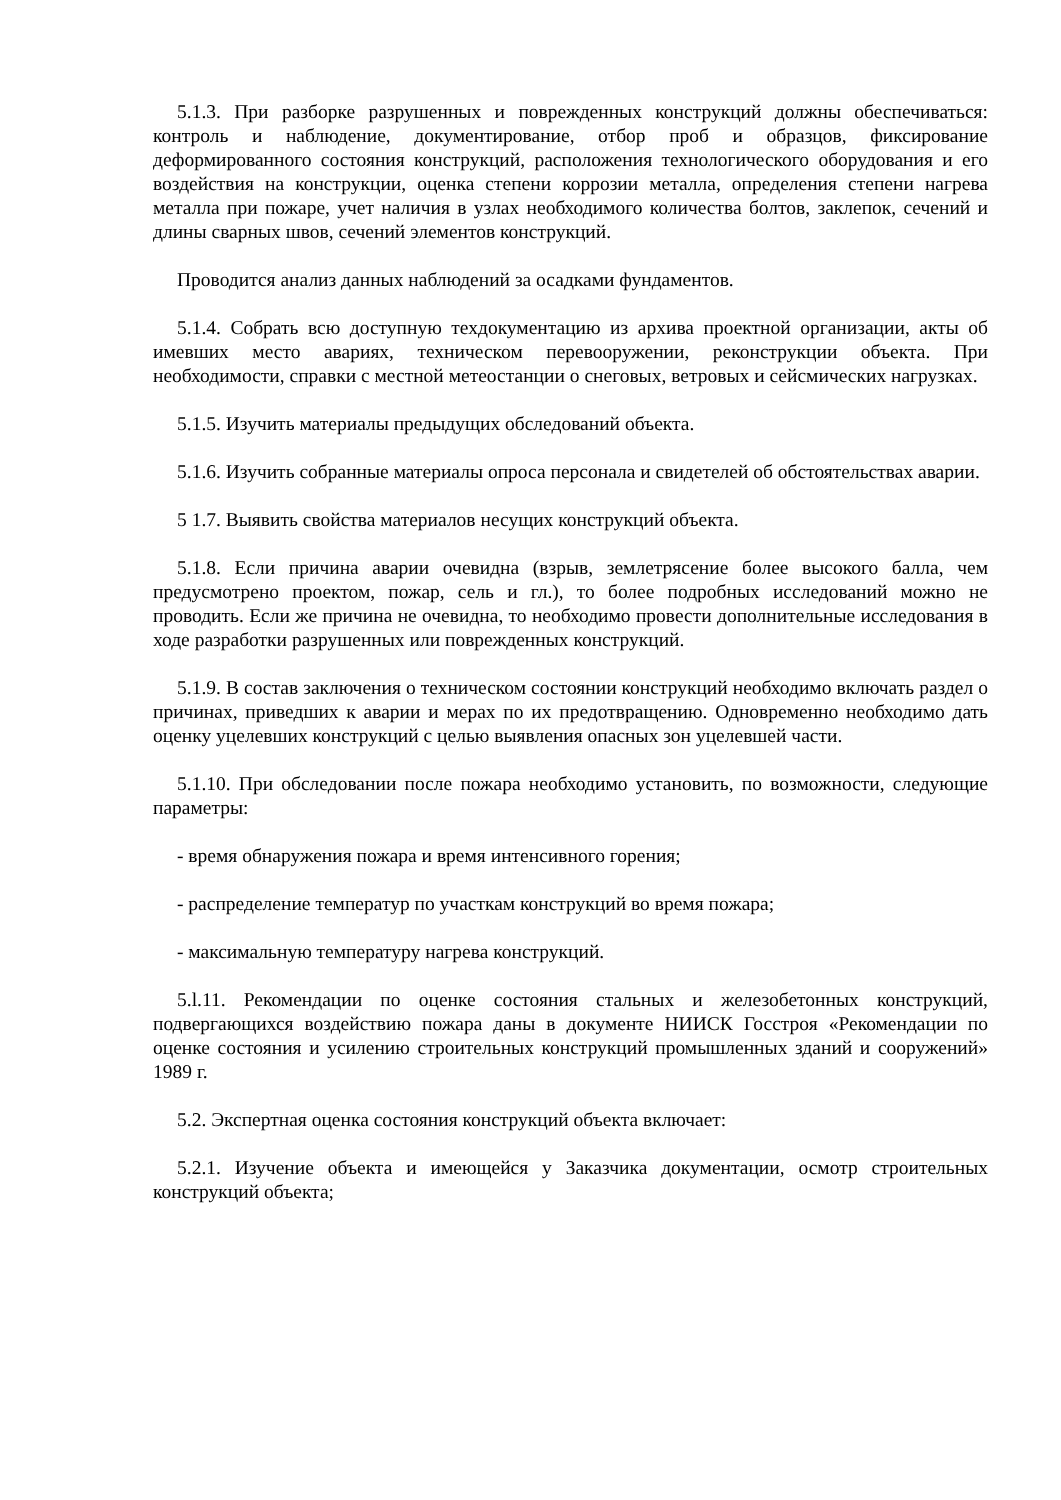5.1.3. При разборке разрушенных и поврежденных конструкций должны обеспечиваться: контроль и наблюдение, документирование, отбор проб и образцов, фиксирование деформированного состояния конструкций, расположения технологического оборудования и его воздействия на конструкции, оценка степени коррозии металла, определения степени нагрева металла при пожаре, учет наличия в узлах необходимого количества болтов, заклепок, сечений и длины сварных швов, сечений элементов конструкций.
Проводится анализ данных наблюдений за осадками фундаментов.
5.1.4. Собрать всю доступную техдокументацию из архива проектной организации, акты об имевших место авариях, техническом перевооружении, реконструкции объекта. При необходимости, справки с местной метеостанции о снеговых, ветровых и сейсмических нагрузках.
5.1.5. Изучить материалы предыдущих обследований объекта.
5.1.6. Изучить собранные материалы опроса персонала и свидетелей об обстоятельствах аварии.
5 1.7. Выявить свойства материалов несущих конструкций объекта.
5.1.8. Если причина аварии очевидна (взрыв, землетрясение более высокого балла, чем предусмотрено проектом, пожар, сель и гл.), то более подробных исследований можно не проводить. Если же причина не очевидна, то необходимо провести дополнительные исследования в ходе разработки разрушенных или поврежденных конструкций.
5.1.9. В состав заключения о техническом состоянии конструкций необходимо включать раздел о причинах, приведших к аварии и мерах по их предотвращению. Одновременно необходимо дать оценку уцелевших конструкций с целью выявления опасных зон уцелевшей части.
5.1.10. При обследовании после пожара необходимо установить, по возможности, следующие параметры:
- время обнаружения пожара и время интенсивного горения;
- распределение температур по участкам конструкций во время пожара;
- максимальную температуру нагрева конструкций.
5.l.11. Рекомендации по оценке состояния стальных и железобетонных конструкций, подвергающихся воздействию пожара даны в документе НИИСК Госстроя «Рекомендации по оценке состояния и усилению строительных конструкций промышленных зданий и сооружений» 1989 г.
5.2. Экспертная оценка состояния конструкций объекта включает:
5.2.1. Изучение объекта и имеющейся у Заказчика документации, осмотр строительных конструкций объекта;